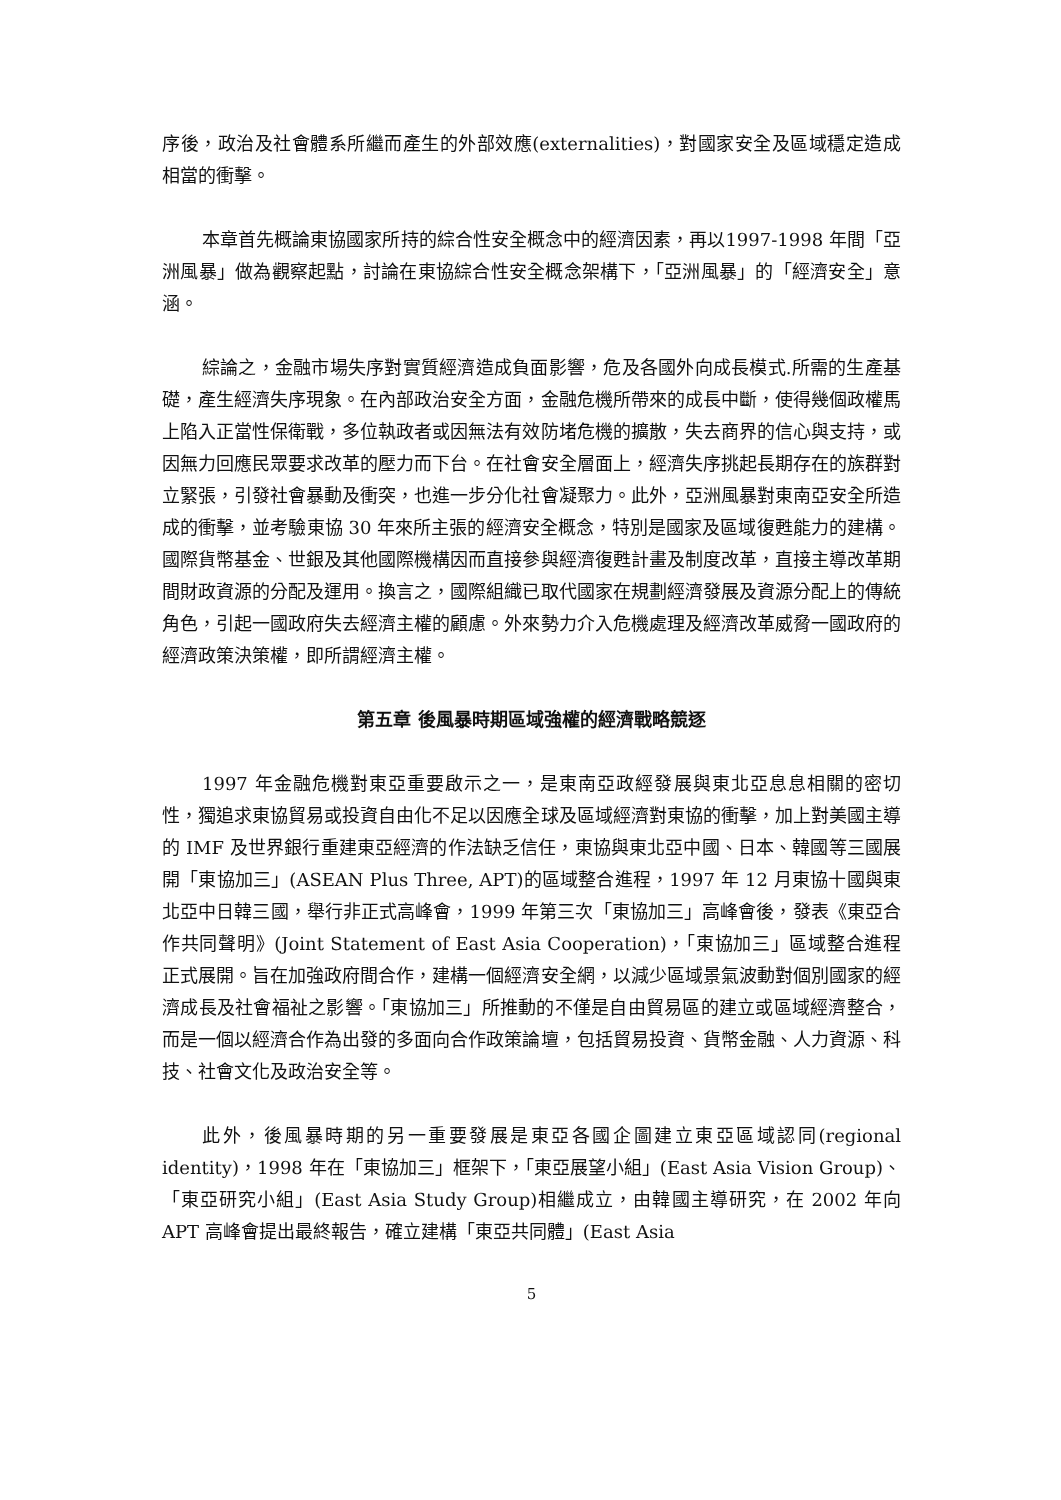序後，政治及社會體系所繼而產生的外部效應(externalities)，對國家安全及區域穩定造成相當的衝擊。
本章首先概論東協國家所持的綜合性安全概念中的經濟因素，再以1997-1998 年間「亞洲風暴」做為觀察起點，討論在東協綜合性安全概念架構下，「亞洲風暴」的「經濟安全」意涵。
綜論之，金融市場失序對實質經濟造成負面影響，危及各國外向成長模式.所需的生產基礎，產生經濟失序現象。在內部政治安全方面，金融危機所帶來的成長中斷，使得幾個政權馬上陷入正當性保衛戰，多位執政者或因無法有效防堵危機的擴散，失去商界的信心與支持，或因無力回應民眾要求改革的壓力而下台。在社會安全層面上，經濟失序挑起長期存在的族群對立緊張，引發社會暴動及衝突，也進一步分化社會凝聚力。此外，亞洲風暴對東南亞安全所造成的衝擊，並考驗東協 30 年來所主張的經濟安全概念，特別是國家及區域復甦能力的建構。國際貨幣基金、世銀及其他國際機構因而直接參與經濟復甦計畫及制度改革，直接主導改革期間財政資源的分配及運用。換言之，國際組織已取代國家在規劃經濟發展及資源分配上的傳統角色，引起一國政府失去經濟主權的顧慮。外來勢力介入危機處理及經濟改革威脅一國政府的經濟政策決策權，即所謂經濟主權。
第五章 後風暴時期區域強權的經濟戰略競逐
1997 年金融危機對東亞重要啟示之一，是東南亞政經發展與東北亞息息相關的密切性，獨追求東協貿易或投資自由化不足以因應全球及區域經濟對東協的衝擊，加上對美國主導的 IMF 及世界銀行重建東亞經濟的作法缺乏信任，東協與東北亞中國、日本、韓國等三國展開「東協加三」(ASEAN Plus Three, APT)的區域整合進程，1997 年 12 月東協十國與東北亞中日韓三國，舉行非正式高峰會，1999 年第三次「東協加三」高峰會後，發表《東亞合作共同聲明》(Joint Statement of East Asia Cooperation)，「東協加三」區域整合進程正式展開。旨在加強政府間合作，建構一個經濟安全網，以減少區域景氣波動對個別國家的經濟成長及社會福祉之影響。「東協加三」所推動的不僅是自由貿易區的建立或區域經濟整合，而是一個以經濟合作為出發的多面向合作政策論壇，包括貿易投資、貨幣金融、人力資源、科技、社會文化及政治安全等。
此外，後風暴時期的另一重要發展是東亞各國企圖建立東亞區域認同(regional identity)，1998 年在「東協加三」框架下，「東亞展望小組」(East Asia Vision Group)、「東亞研究小組」(East Asia Study Group)相繼成立，由韓國主導研究，在 2002 年向 APT 高峰會提出最終報告，確立建構「東亞共同體」(East Asia
5